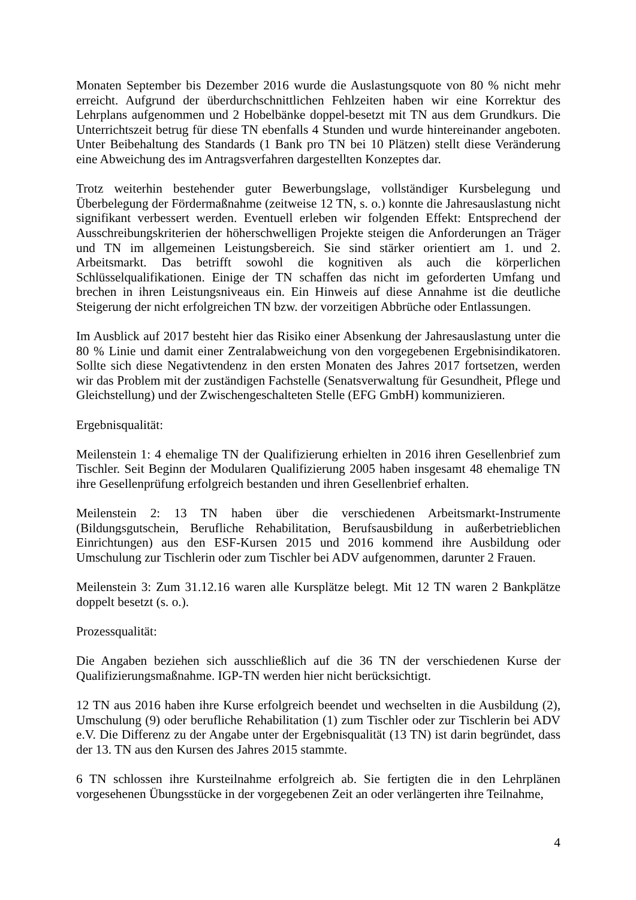Monaten September bis Dezember 2016 wurde die Auslastungsquote von 80 % nicht mehr erreicht. Aufgrund der überdurchschnittlichen Fehlzeiten haben wir eine Korrektur des Lehrplans aufgenommen und 2 Hobelbänke doppel-besetzt mit TN aus dem Grundkurs. Die Unterrichtszeit betrug für diese TN ebenfalls 4 Stunden und wurde hintereinander angeboten. Unter Beibehaltung des Standards (1 Bank pro TN bei 10 Plätzen) stellt diese Veränderung eine Abweichung des im Antragsverfahren dargestellten Konzeptes dar.
Trotz weiterhin bestehender guter Bewerbungslage, vollständiger Kursbelegung und Überbelegung der Fördermaßnahme (zeitweise 12 TN, s. o.) konnte die Jahresauslastung nicht signifikant verbessert werden. Eventuell erleben wir folgenden Effekt: Entsprechend der Ausschreibungskriterien der höherschwelligen Projekte steigen die Anforderungen an Träger und TN im allgemeinen Leistungsbereich. Sie sind stärker orientiert am 1. und 2. Arbeitsmarkt. Das betrifft sowohl die kognitiven als auch die körperlichen Schlüsselqualifikationen. Einige der TN schaffen das nicht im geforderten Umfang und brechen in ihren Leistungsniveaus ein. Ein Hinweis auf diese Annahme ist die deutliche Steigerung der nicht erfolgreichen TN bzw. der vorzeitigen Abbrüche oder Entlassungen.
Im Ausblick auf 2017 besteht hier das Risiko einer Absenkung der Jahresauslastung unter die 80 % Linie und damit einer Zentralabweichung von den vorgegebenen Ergebnisindikatoren. Sollte sich diese Negativtendenz in den ersten Monaten des Jahres 2017 fortsetzen, werden wir das Problem mit der zuständigen Fachstelle (Senatsverwaltung für Gesundheit, Pflege und Gleichstellung) und der Zwischengeschalteten Stelle (EFG GmbH) kommunizieren.
Ergebnisqualität:
Meilenstein 1: 4 ehemalige TN der Qualifizierung erhielten in 2016 ihren Gesellenbrief zum Tischler. Seit Beginn der Modularen Qualifizierung 2005 haben insgesamt 48 ehemalige TN ihre Gesellenprüfung erfolgreich bestanden und ihren Gesellenbrief erhalten.
Meilenstein 2: 13 TN haben über die verschiedenen Arbeitsmarkt-Instrumente (Bildungsgutschein, Berufliche Rehabilitation, Berufsausbildung in außerbetrieblichen Einrichtungen) aus den ESF-Kursen 2015 und 2016 kommend ihre Ausbildung oder Umschulung zur Tischlerin oder zum Tischler bei ADV aufgenommen, darunter 2 Frauen.
Meilenstein 3: Zum 31.12.16 waren alle Kursplätze belegt. Mit 12 TN waren 2 Bankplätze doppelt besetzt (s. o.).
Prozessqualität:
Die Angaben beziehen sich ausschließlich auf die 36 TN der verschiedenen Kurse der Qualifizierungsmaßnahme. IGP-TN werden hier nicht berücksichtigt.
12 TN aus 2016 haben ihre Kurse erfolgreich beendet und wechselten in die Ausbildung (2), Umschulung (9) oder berufliche Rehabilitation (1) zum Tischler oder zur Tischlerin bei ADV e.V. Die Differenz zu der Angabe unter der Ergebnisqualität (13 TN) ist darin begründet, dass der 13. TN aus den Kursen des Jahres 2015 stammte.
6 TN schlossen ihre Kursteilnahme erfolgreich ab. Sie fertigten die in den Lehrplänen vorgesehenen Übungsstücke in der vorgegebenen Zeit an oder verlängerten ihre Teilnahme,
4